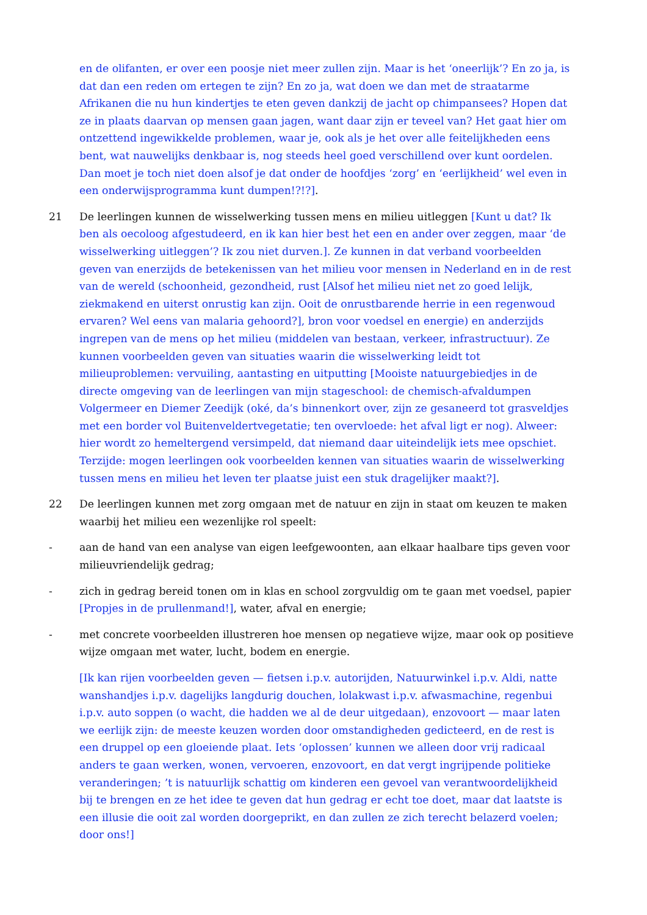en de olifanten, er over een poosje niet meer zullen zijn. Maar is het ‘oneerlijk’? En zo ja, is dat dan een reden om ertegen te zijn? En zo ja, wat doen we dan met de straatarme Afrikanen die nu hun kindertjes te eten geven dankzij de jacht op chimpansees? Hopen dat ze in plaats daarvan op mensen gaan jagen, want daar zijn er teveel van? Het gaat hier om ontzettend ingewikkelde problemen, waar je, ook als je het over alle feitelijkheden eens bent, wat nauwelijks denkbaar is, nog steeds heel goed verschillend over kunt oordelen. Dan moet je toch niet doen alsof je dat onder de hoofdjes ‘zorg’ en ‘eerlijkheid’ wel even in een onderwijsprogramma kunt dumpen!?!?].
21 De leerlingen kunnen de wisselwerking tussen mens en milieu uitleggen [Kunt u dat? Ik ben als oecoloog afgestudeerd, en ik kan hier best het een en ander over zeggen, maar ‘de wisselwerking uitleggen’? Ik zou niet durven.]. Ze kunnen in dat verband voorbeelden geven van enerzijds de betekenissen van het milieu voor mensen in Nederland en in de rest van de wereld (schoonheid, gezondheid, rust [Alsof het milieu niet net zo goed lelijk, ziekmakend en uiterst onrustig kan zijn. Ooit de onrustbarende herrie in een regenwoud ervaren? Wel eens van malaria gehoord?], bron voor voedsel en energie) en anderzijds ingrepen van de mens op het milieu (middelen van bestaan, verkeer, infrastructuur). Ze kunnen voorbeelden geven van situaties waarin die wisselwerking leidt tot milieuproblemen: vervuiling, aantasting en uitputting [Mooiste natuurgebiedjes in de directe omgeving van de leerlingen van mijn stageschool: de chemisch-afvaldumpen Volgermeer en Diemer Zeedijk (oké, da’s binnenkort over, zijn ze gesaneerd tot grasveldjes met een border vol Buitenveldertvegetatie; ten overvloede: het afval ligt er nog). Alweer: hier wordt zo hemeltergend versimpeld, dat niemand daar uiteindelijk iets mee opschiet. Terzijde: mogen leerlingen ook voorbeelden kennen van situaties waarin de wisselwerking tussen mens en milieu het leven ter plaatse juist een stuk dragelijker maakt?].
22 De leerlingen kunnen met zorg omgaan met de natuur en zijn in staat om keuzen te maken waarbij het milieu een wezenlijke rol speelt:
- aan de hand van een analyse van eigen leefgewoonten, aan elkaar haalbare tips geven voor milieuvriendelijk gedrag;
- zich in gedrag bereid tonen om in klas en school zorgvuldig om te gaan met voedsel, papier [Propjes in de prullenmand!], water, afval en energie;
- met concrete voorbeelden illustreren hoe mensen op negatieve wijze, maar ook op positieve wijze omgaan met water, lucht, bodem en energie.
[Ik kan rijen voorbeelden geven — fietsen i.p.v. autorijden, Natuurwinkel i.p.v. Aldi, natte wanshandjes i.p.v. dagelijks langdurig douchen, lolakwast i.p.v. afwasmachine, regenbui i.p.v. auto soppen (o wacht, die hadden we al de deur uitgedaan), enzovoort — maar laten we eerlijk zijn: de meeste keuzen worden door omstandigheden gedicteerd, en de rest is een druppel op een gloeiende plaat. Iets ‘oplossen’ kunnen we alleen door vrij radicaal anders te gaan werken, wonen, vervoeren, enzovoort, en dat vergt ingrijpende politieke veranderingen; ’t is natuurlijk schattig om kinderen een gevoel van verantwoordelijkheid bij te brengen en ze het idee te geven dat hun gedrag er echt toe doet, maar dat laatste is een illusie die ooit zal worden doorgeprikt, en dan zullen ze zich terecht belazerd voelen; door ons!]